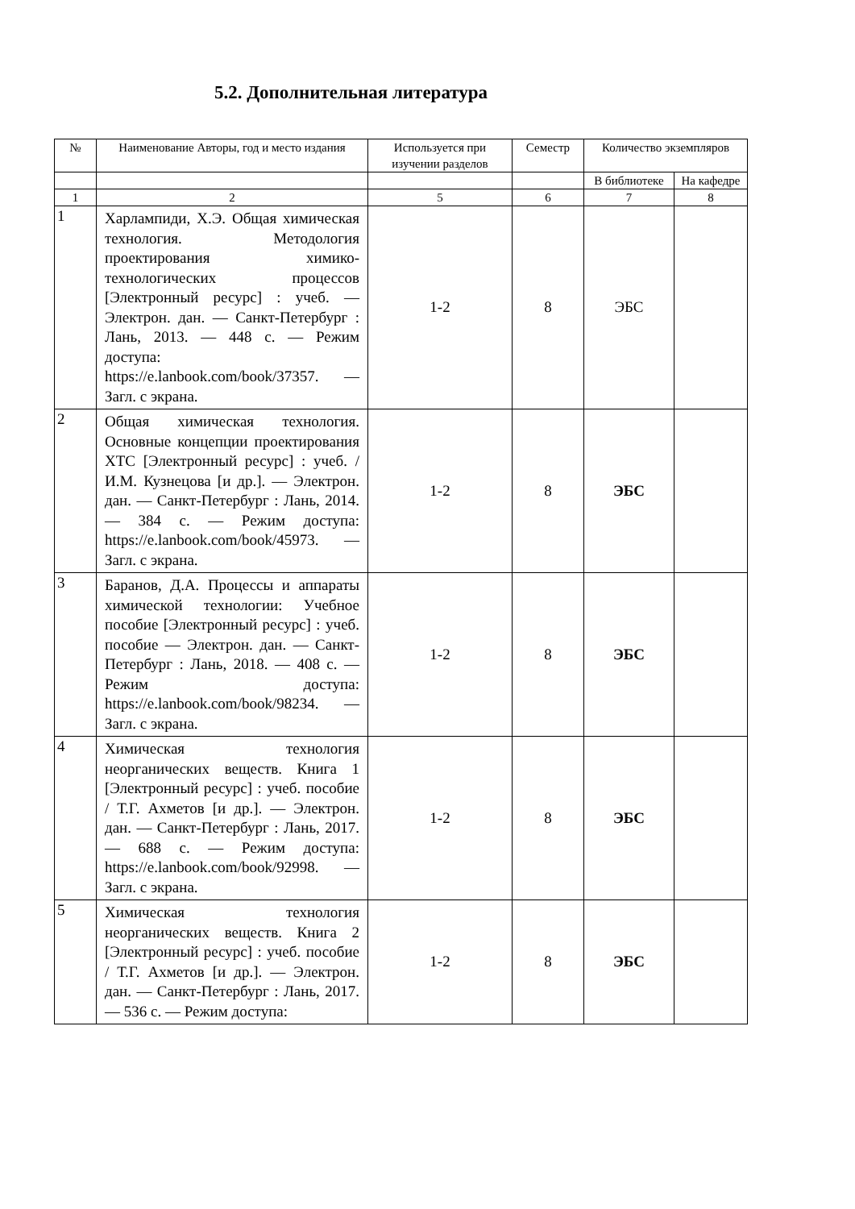5.2. Дополнительная литература
| № | Наименование Авторы, год и место издания | Используется при изучении разделов | Семестр | Количество экземпляров | |
| --- | --- | --- | --- | --- | --- |
| | | | | В библиотеке | На кафедре |
| 1 | 2 | 5 | 6 | 7 | 8 |
| 1 | Харлампиди, Х.Э. Общая химическая технология. Методология проектирования химико-технологических процессов [Электронный ресурс] : учеб. — Электрон. дан. — Санкт-Петербург : Лань, 2013. — 448 с. — Режим доступа: https://e.lanbook.com/book/37357. — Загл. с экрана. | 1-2 | 8 | ЭБС | |
| 2 | Общая химическая технология. Основные концепции проектирования ХТС [Электронный ресурс] : учеб. / И.М. Кузнецова [и др.]. — Электрон. дан. — Санкт-Петербург : Лань, 2014. — 384 с. — Режим доступа: https://e.lanbook.com/book/45973. — Загл. с экрана. | 1-2 | 8 | ЭБС | |
| 3 | Баранов, Д.А. Процессы и аппараты химической технологии: Учебное пособие [Электронный ресурс] : учеб. пособие — Электрон. дан. — Санкт-Петербург : Лань, 2018. — 408 с. — Режим доступа: https://e.lanbook.com/book/98234. — Загл. с экрана. | 1-2 | 8 | ЭБС | |
| 4 | Химическая технология неорганических веществ. Книга 1 [Электронный ресурс] : учеб. пособие / Т.Г. Ахметов [и др.]. — Электрон. дан. — Санкт-Петербург : Лань, 2017. — 688 с. — Режим доступа: https://e.lanbook.com/book/92998. — Загл. с экрана. | 1-2 | 8 | ЭБС | |
| 5 | Химическая технология неорганических веществ. Книга 2 [Электронный ресурс] : учеб. пособие / Т.Г. Ахметов [и др.]. — Электрон. дан. — Санкт-Петербург : Лань, 2017. — 536 с. — Режим доступа: | 1-2 | 8 | ЭБС | |